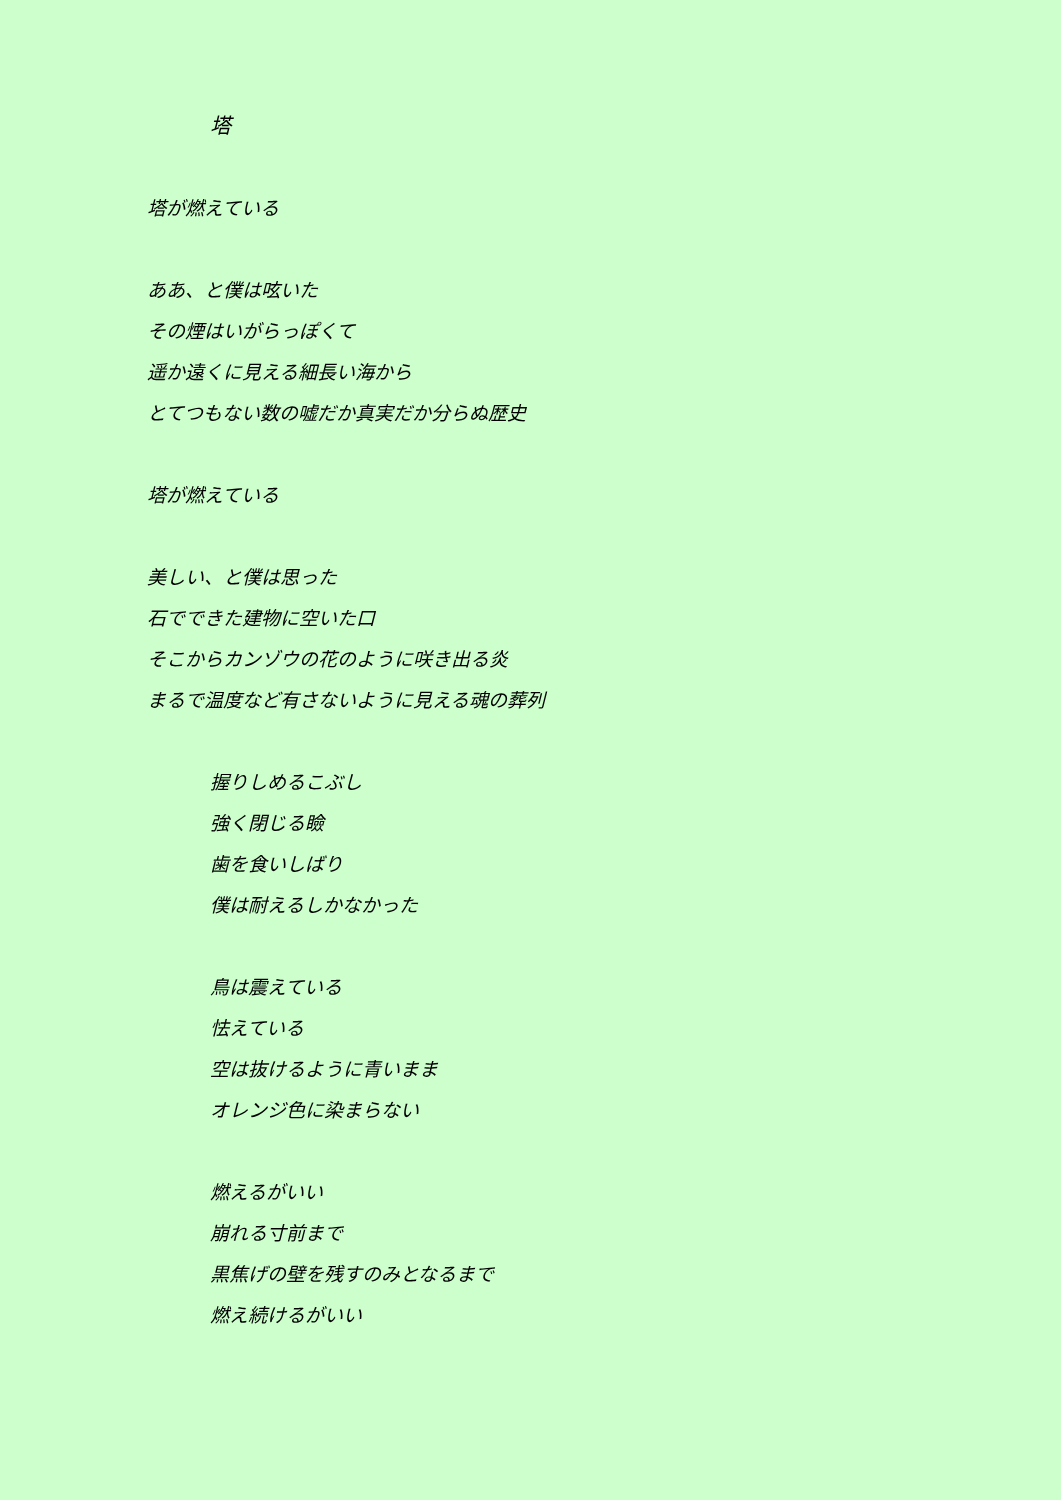塔
塔が燃えている
ああ、と僕は呟いた
その煙はいがらっぽくて
遥か遠くに見える細長い海から
とてつもない数の嘘だか真実だか分らぬ歴史
塔が燃えている
美しい、と僕は思った
石でできた建物に空いた口
そこからカンゾウの花のように咲き出る炎
まるで温度など有さないように見える魂の葬列
握りしめるこぶし
強く閉じる瞼
歯を食いしばり
僕は耐えるしかなかった
鳥は震えている
怯えている
空は抜けるように青いまま
オレンジ色に染まらない
燃えるがいい
崩れる寸前まで
黒焦げの壁を残すのみとなるまで
燃え続けるがいい